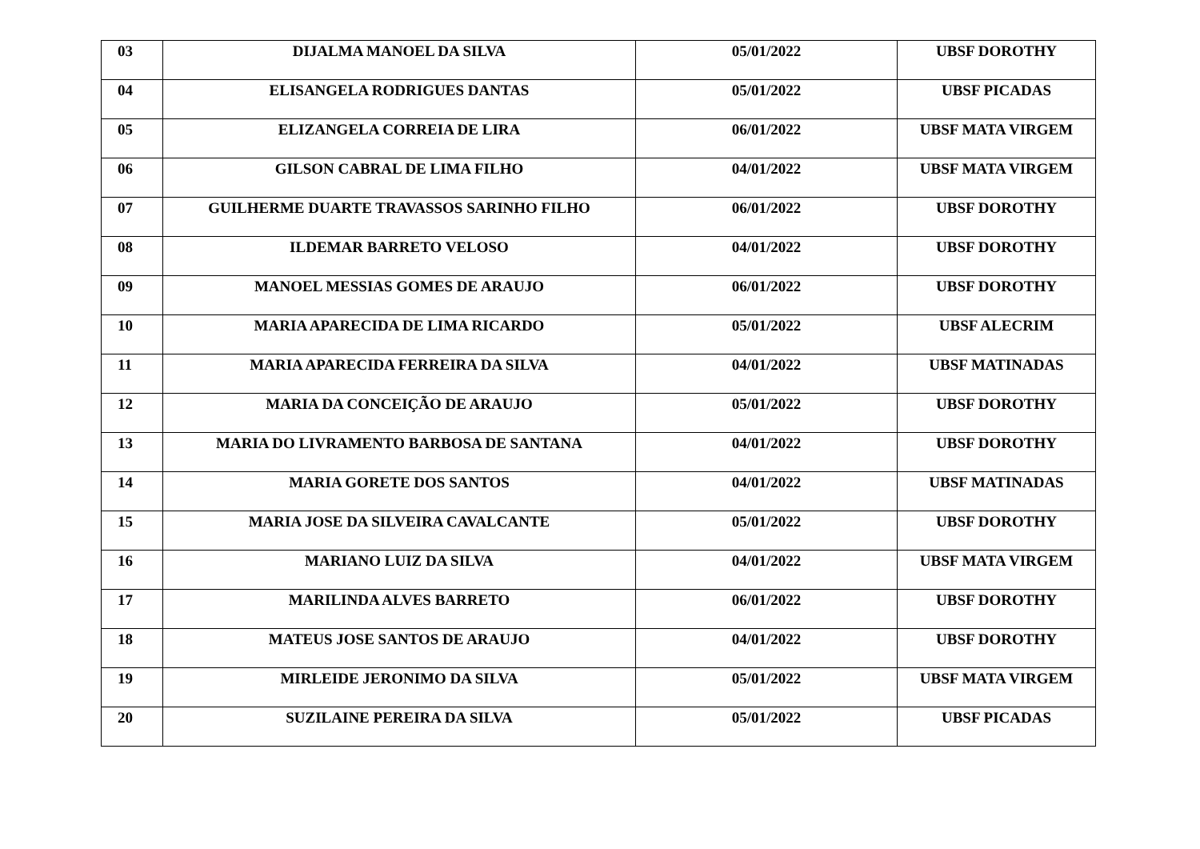| 03 | DIJALMA MANOEL DA SILVA | 05/01/2022 | UBSF DOROTHY |
| 04 | ELISANGELA RODRIGUES DANTAS | 05/01/2022 | UBSF PICADAS |
| 05 | ELIZANGELA CORREIA DE LIRA | 06/01/2022 | UBSF MATA VIRGEM |
| 06 | GILSON CABRAL DE LIMA FILHO | 04/01/2022 | UBSF MATA VIRGEM |
| 07 | GUILHERME DUARTE TRAVASSOS SARINHO FILHO | 06/01/2022 | UBSF DOROTHY |
| 08 | ILDEMAR BARRETO VELOSO | 04/01/2022 | UBSF DOROTHY |
| 09 | MANOEL MESSIAS GOMES DE ARAUJO | 06/01/2022 | UBSF DOROTHY |
| 10 | MARIA APARECIDA DE LIMA RICARDO | 05/01/2022 | UBSF ALECRIM |
| 11 | MARIA APARECIDA FERREIRA DA SILVA | 04/01/2022 | UBSF MATINADAS |
| 12 | MARIA DA CONCEIÇÃO DE ARAUJO | 05/01/2022 | UBSF DOROTHY |
| 13 | MARIA DO LIVRAMENTO BARBOSA DE SANTANA | 04/01/2022 | UBSF DOROTHY |
| 14 | MARIA GORETE DOS SANTOS | 04/01/2022 | UBSF MATINADAS |
| 15 | MARIA JOSE DA SILVEIRA CAVALCANTE | 05/01/2022 | UBSF DOROTHY |
| 16 | MARIANO LUIZ DA SILVA | 04/01/2022 | UBSF MATA VIRGEM |
| 17 | MARILINDA ALVES BARRETO | 06/01/2022 | UBSF DOROTHY |
| 18 | MATEUS JOSE SANTOS DE ARAUJO | 04/01/2022 | UBSF DOROTHY |
| 19 | MIRLEIDE JERONIMO DA SILVA | 05/01/2022 | UBSF MATA VIRGEM |
| 20 | SUZILAINE PEREIRA DA SILVA | 05/01/2022 | UBSF PICADAS |